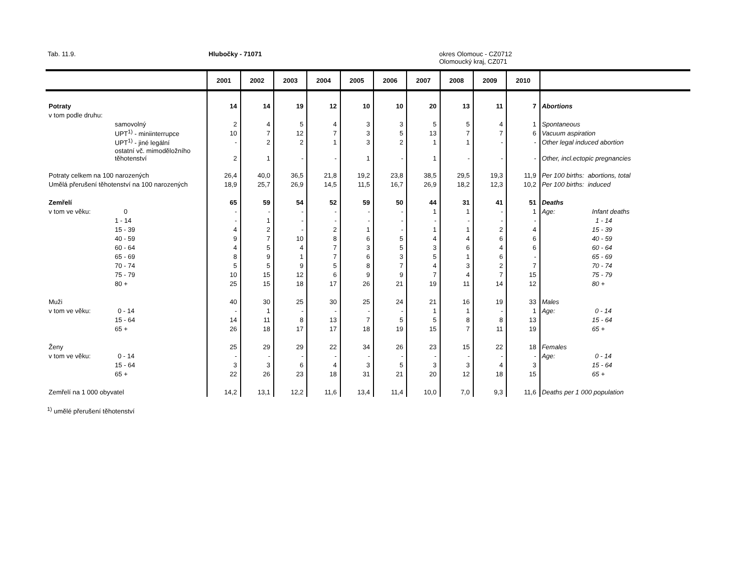Tab. 11.9. Hlubočky - 71071
okres Olomouc - CZ0712
Olomoucký kraj, CZ071
| | 2001 | 2002 | 2003 | 2004 | 2005 | 2006 | 2007 | 2008 | 2009 | 2010 | |
| --- | --- | --- | --- | --- | --- | --- | --- | --- | --- | --- | --- |
| Potraty | 14 | 14 | 19 | 12 | 10 | 10 | 20 | 13 | 11 | 7 | Abortions |
| v tom podle druhu: | | | | | | | | | | | |
| samovolný | 2 | 4 | 5 | 4 | 3 | 3 | 5 | 5 | 4 | 1 | Spontaneous |
| UPT<sup>1)</sup> - miniinterrupce | 10 | 7 | 12 | 7 | 3 | 5 | 13 | 7 | 7 | 6 | Vacuum aspiration |
| UPT<sup>1)</sup> - jiné legální | - | 2 | 2 | 1 | 3 | 2 | 1 | 1 | - | - | Other legal induced abortion |
| ostatní vč. mimoděložního těhotenství | 2 | 1 | - | - | 1 | - | 1 | - | - | - | Other, incl.ectopic pregnancies |
| Potraty celkem na 100 narozených | 26,4 | 40,0 | 36,5 | 21,8 | 19,2 | 23,8 | 38,5 | 29,5 | 19,3 | 11,9 | Per 100 births: abortions, total |
| Umělá přerušení těhotenství na 100 narozených | 18,9 | 25,7 | 26,9 | 14,5 | 11,5 | 16,7 | 26,9 | 18,2 | 12,3 | 10,2 | Per 100 births: induced |
| Zemřelí | 65 | 59 | 54 | 52 | 59 | 50 | 44 | 31 | 41 | 51 | Deaths |
| v tom ve věku: 0 | - | - | - | - | - | - | 1 | 1 | - | 1 | Age: Infant deaths |
| 1 - 14 | - | 1 | - | - | - | - | - | - | - | - | 1 - 14 |
| 15 - 39 | 4 | 2 | - | 2 | 1 | - | 1 | 1 | 2 | 4 | 15 - 39 |
| 40 - 59 | 9 | 7 | 10 | 8 | 6 | 5 | 4 | 4 | 6 | 6 | 40 - 59 |
| 60 - 64 | 4 | 5 | 4 | 7 | 3 | 5 | 3 | 6 | 4 | 6 | 60 - 64 |
| 65 - 69 | 8 | 9 | 1 | 7 | 6 | 3 | 5 | 1 | 6 | - | 65 - 69 |
| 70 - 74 | 5 | 5 | 9 | 5 | 8 | 7 | 4 | 3 | 2 | 7 | 70 - 74 |
| 75 - 79 | 10 | 15 | 12 | 6 | 9 | 9 | 7 | 4 | 7 | 15 | 75 - 79 |
| 80 + | 25 | 15 | 18 | 17 | 26 | 21 | 19 | 11 | 14 | 12 | 80 + |
| Muži | 40 | 30 | 25 | 30 | 25 | 24 | 21 | 16 | 19 | 33 | Males |
| v tom ve věku: 0 - 14 | - | 1 | - | - | - | - | 1 | 1 | - | 1 | Age: 0 - 14 |
| 15 - 64 | 14 | 11 | 8 | 13 | 7 | 5 | 5 | 8 | 8 | 13 | 15 - 64 |
| 65 + | 26 | 18 | 17 | 17 | 18 | 19 | 15 | 7 | 11 | 19 | 65 + |
| Ženy | 25 | 29 | 29 | 22 | 34 | 26 | 23 | 15 | 22 | 18 | Females |
| v tom ve věku: 0 - 14 | - | - | - | - | - | - | - | - | - | - | Age: 0 - 14 |
| 15 - 64 | 3 | 3 | 6 | 4 | 3 | 5 | 3 | 3 | 4 | 3 | 15 - 64 |
| 65 + | 22 | 26 | 23 | 18 | 31 | 21 | 20 | 12 | 18 | 15 | 65 + |
| Zemřelí na 1 000 obyvatel | 14,2 | 13,1 | 12,2 | 11,6 | 13,4 | 11,4 | 10,0 | 7,0 | 9,3 | 11,6 | Deaths per 1 000 population |
<sup>1)</sup> umělé přerušení těhotenství